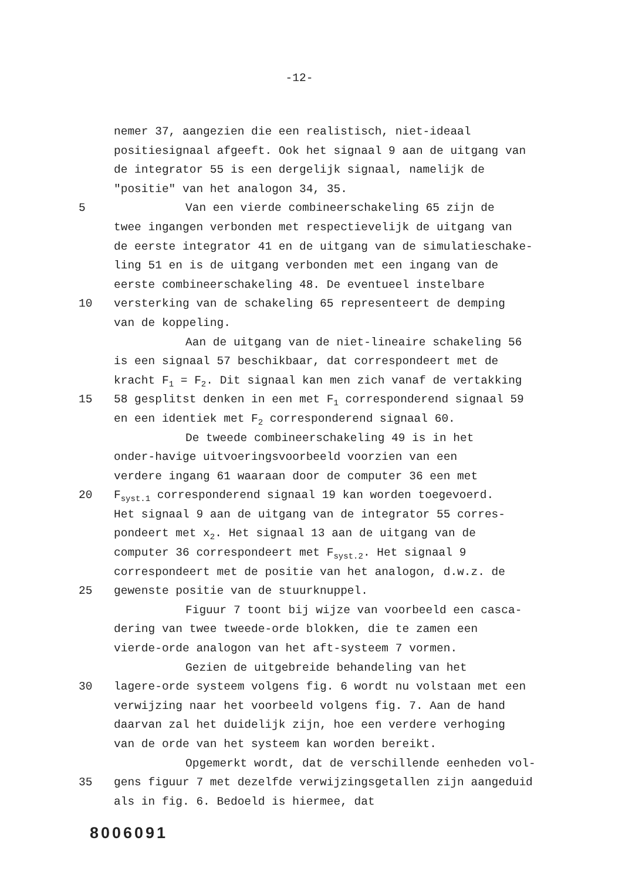-12-
nemer 37, aangezien die een realistisch, niet-ideaal
positiesignaal afgeeft. Ook het signaal 9 aan de uitgang van
de integrator 55 is een dergelijk signaal, namelijk de
"positie" van het analogon 34, 35.
5 Van een vierde combineerschakeling 65 zijn de
twee ingangen verbonden met respectievelijk de uitgang van
de eerste integrator 41 en de uitgang van de simulatieschake-
ling 51 en is de uitgang verbonden met een ingang van de
eerste combineerschakeling 48. De eventueel instelbare
10 versterking van de schakeling 65 representeert de demping
van de koppeling.
Aan de uitgang van de niet-lineaire schakeling 56
is een signaal 57 beschikbaar, dat correspondeert met de
kracht F<sub>1</sub> = F<sub>2</sub>. Dit signaal kan men zich vanaf de vertakking
15 58 gesplitst denken in een met F<sub>1</sub> corresponderend signaal 59
en een identiek met F<sub>2</sub> corresponderend signaal 60.
De tweede combineerschakeling 49 is in het
onder-havige uitvoeringsvoorbeeld voorzien van een
verdere ingang 61 waaraan door de computer 36 een met
20 F<sub>syst.1</sub> corresponderend signaal 19 kan worden toegevoerd.
Het signaal 9 aan de uitgang van de integrator 55 corres-
pondeert met x<sub>2</sub>. Het signaal 13 aan de uitgang van de
computer 36 correspondeert met F<sub>syst.2</sub>. Het signaal 9
correspondeert met de positie van het analogon, d.w.z. de
25 gewenste positie van de stuurknuppel.
Figuur 7 toont bij wijze van voorbeeld een casca-
dering van twee tweede-orde blokken, die te zamen een
vierde-orde analogon van het aft-systeem 7 vormen.
Gezien de uitgebreide behandeling van het
30 lagere-orde systeem volgens fig. 6 wordt nu volstaan met een
verwijzing naar het voorbeeld volgens fig. 7. Aan de hand
daarvan zal het duidelijk zijn, hoe een verdere verhoging
van de orde van het systeem kan worden bereikt.
Opgemerkt wordt, dat de verschillende eenheden vol-
35 gens figuur 7 met dezelfde verwijzingsgetallen zijn aangeduid
als in fig. 6. Bedoeld is hiermee, dat
8006091